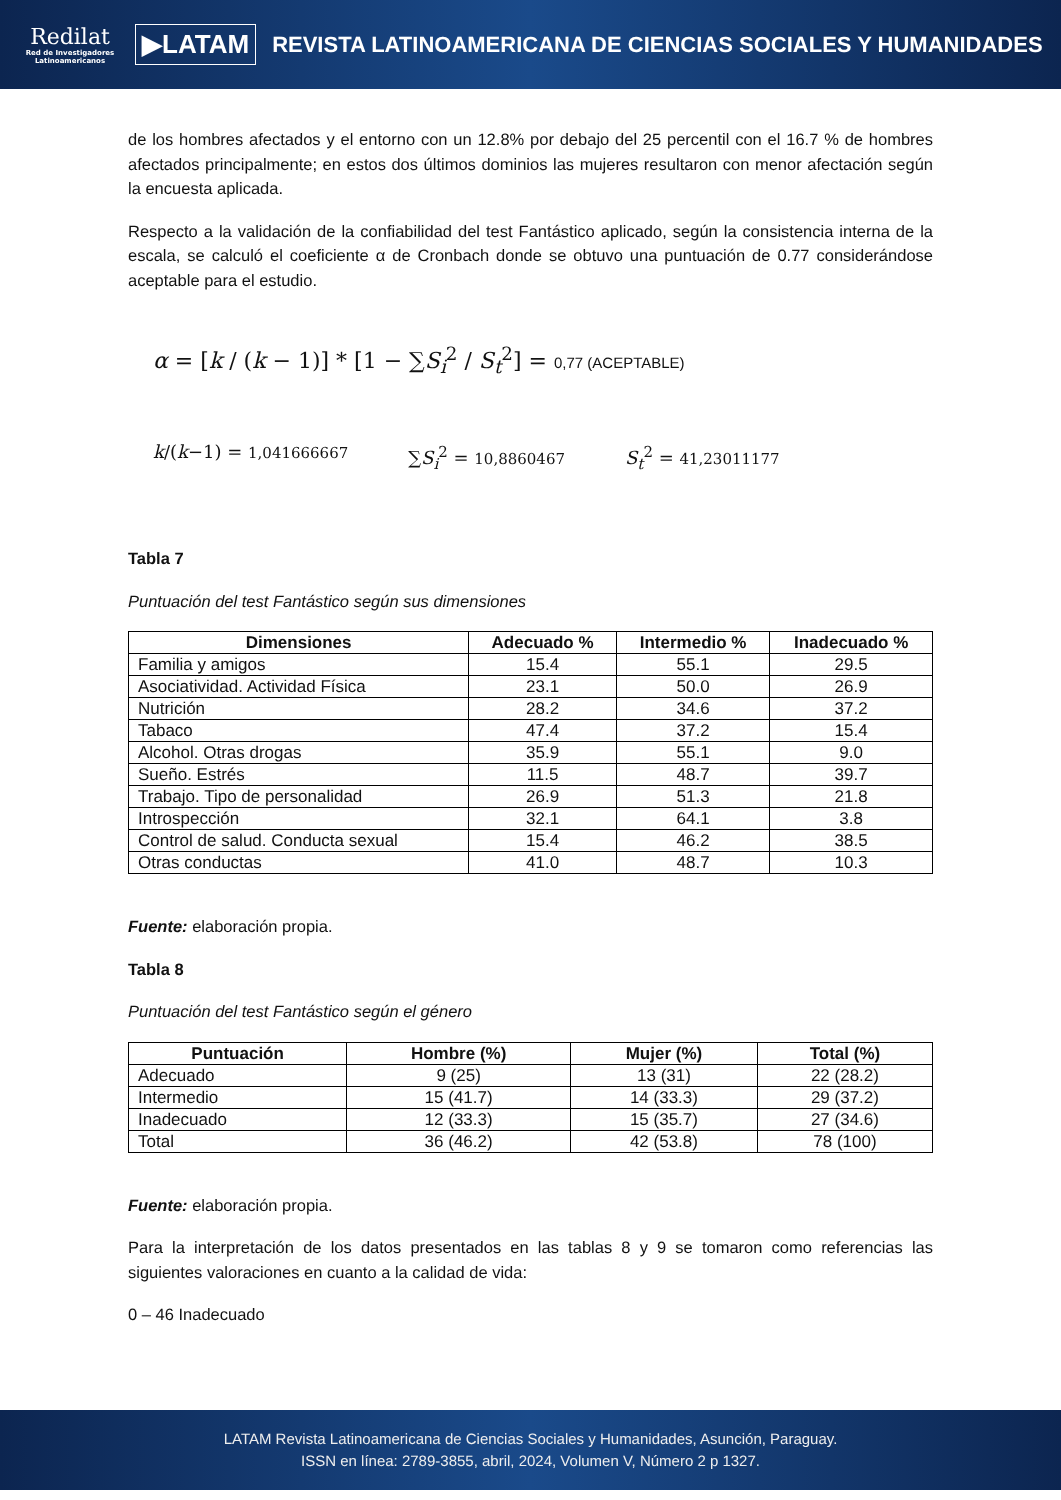Redilat
Red de Investigadores Latinoamericanos
▶LATAM
REVISTA LATINOAMERICANA DE CIENCIAS SOCIALES Y HUMANIDADES
de los hombres afectados y el entorno con un 12.8% por debajo del 25 percentil con el 16.7 % de hombres afectados principalmente; en estos dos últimos dominios las mujeres resultaron con menor afectación según la encuesta aplicada.
Respecto a la validación de la confiabilidad del test Fantástico aplicado, según la consistencia interna de la escala, se calculó el coeficiente α de Cronbach donde se obtuvo una puntuación de 0.77 considerándose aceptable para el estudio.
α = [k / (k − 1)] * [1 − ∑S<sub>i</sub><sup>2</sup> / S<sub>t</sub><sup>2</sup>] = 0,77 (ACEPTABLE)
k/(k−1) = 1,041666667 ∑S<sub>i</sub><sup>2</sup> = 10,8860467 S<sub>t</sub><sup>2</sup> = 41,23011177
Tabla 7
Puntuación del test Fantástico según sus dimensiones
| Dimensiones | Adecuado % | Intermedio % | Inadecuado % |
| --- | --- | --- | --- |
| Familia y amigos | 15.4 | 55.1 | 29.5 |
| Asociatividad. Actividad Física | 23.1 | 50.0 | 26.9 |
| Nutrición | 28.2 | 34.6 | 37.2 |
| Tabaco | 47.4 | 37.2 | 15.4 |
| Alcohol. Otras drogas | 35.9 | 55.1 | 9.0 |
| Sueño. Estrés | 11.5 | 48.7 | 39.7 |
| Trabajo. Tipo de personalidad | 26.9 | 51.3 | 21.8 |
| Introspección | 32.1 | 64.1 | 3.8 |
| Control de salud. Conducta sexual | 15.4 | 46.2 | 38.5 |
| Otras conductas | 41.0 | 48.7 | 10.3 |
Fuente: elaboración propia.
Tabla 8
Puntuación del test Fantástico según el género
| Puntuación | Hombre (%) | Mujer (%) | Total (%) |
| --- | --- | --- | --- |
| Adecuado | 9 (25) | 13 (31) | 22 (28.2) |
| Intermedio | 15 (41.7) | 14 (33.3) | 29 (37.2) |
| Inadecuado | 12 (33.3) | 15 (35.7) | 27 (34.6) |
| Total | 36 (46.2) | 42 (53.8) | 78 (100) |
Fuente: elaboración propia.
Para la interpretación de los datos presentados en las tablas 8 y 9 se tomaron como referencias las siguientes valoraciones en cuanto a la calidad de vida:
0 – 46 Inadecuado
LATAM Revista Latinoamericana de Ciencias Sociales y Humanidades, Asunción, Paraguay.
ISSN en línea: 2789-3855, abril, 2024, Volumen V, Número 2 p 1327.